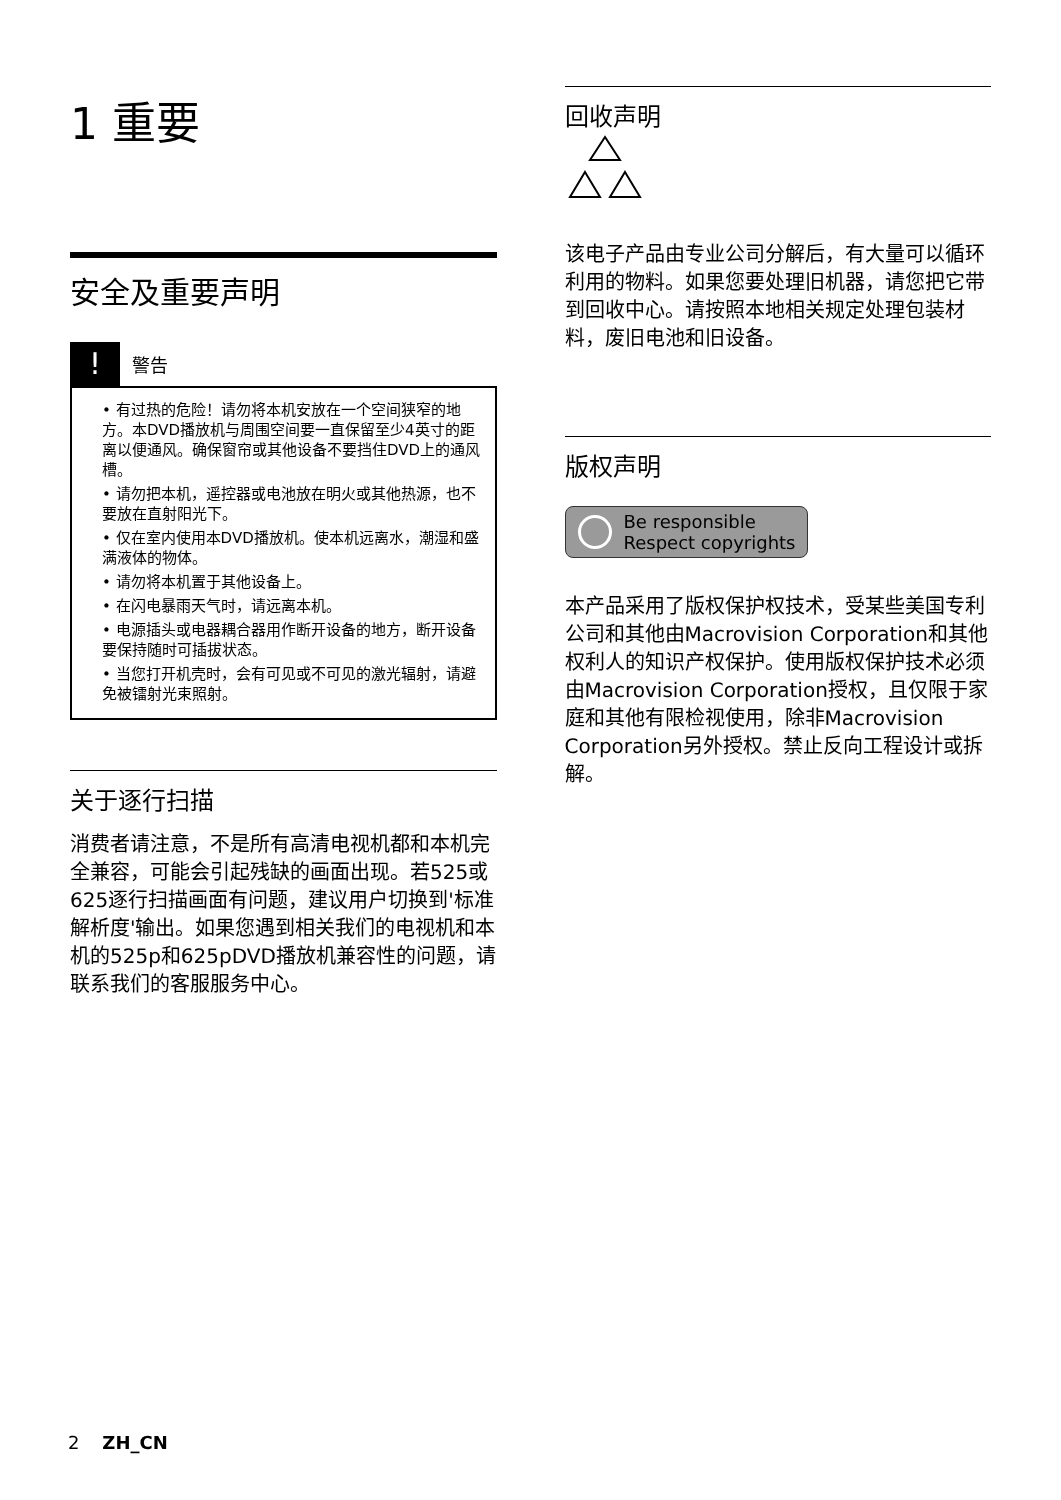1 重要
安全及重要声明
!
警告
• 有过热的危险！请勿将本机安放在一个空间狭窄的地方。本DVD播放机与周围空间要一直保留至少4英寸的距离以便通风。确保窗帘或其他设备不要挡住DVD上的通风槽。
• 请勿把本机，遥控器或电池放在明火或其他热源，也不要放在直射阳光下。
• 仅在室内使用本DVD播放机。使本机远离水，潮湿和盛满液体的物体。
• 请勿将本机置于其他设备上。
• 在闪电暴雨天气时，请远离本机。
• 电源插头或电器耦合器用作断开设备的地方，断开设备要保持随时可插拔状态。
• 当您打开机壳时，会有可见或不可见的激光辐射，请避免被镭射光束照射。
关于逐行扫描
消费者请注意，不是所有高清电视机都和本机完全兼容，可能会引起残缺的画面出现。若525或625逐行扫描画面有问题，建议用户切换到'标准解析度'输出。如果您遇到相关我们的电视机和本机的525p和625pDVD播放机兼容性的问题，请联系我们的客服服务中心。
回收声明
该电子产品由专业公司分解后，有大量可以循环利用的物料。如果您要处理旧机器，请您把它带到回收中心。请按照本地相关规定处理包装材料，废旧电池和旧设备。
版权声明
Be responsible
Respect copyrights
本产品采用了版权保护权技术，受某些美国专利公司和其他由Macrovision Corporation和其他权利人的知识产权保护。使用版权保护技术必须由Macrovision Corporation授权，且仅限于家庭和其他有限检视使用，除非Macrovision Corporation另外授权。禁止反向工程设计或拆解。
2 ZH_CN